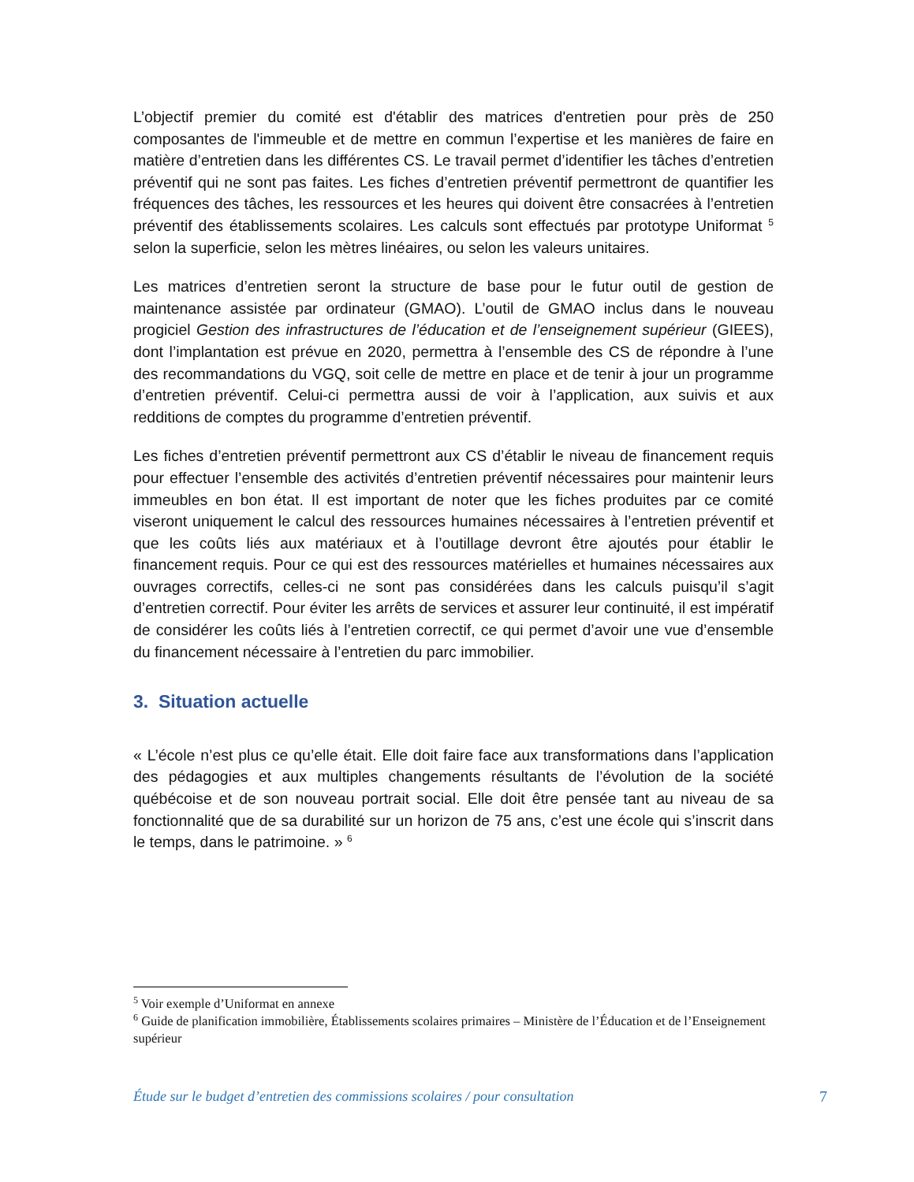L’objectif premier du comité est d'établir des matrices d'entretien pour près de 250 composantes de l'immeuble et de mettre en commun l’expertise et les manières de faire en matière d’entretien dans les différentes CS. Le travail permet d’identifier les tâches d’entretien préventif qui ne sont pas faites. Les fiches d’entretien préventif permettront de quantifier les fréquences des tâches, les ressources et les heures qui doivent être consacrées à l’entretien préventif des établissements scolaires. Les calculs sont effectués par prototype Uniformat <sup>5</sup> selon la superficie, selon les mètres linéaires, ou selon les valeurs unitaires.
Les matrices d’entretien seront la structure de base pour le futur outil de gestion de maintenance assistée par ordinateur (GMAO). L’outil de GMAO inclus dans le nouveau progiciel Gestion des infrastructures de l’éducation et de l’enseignement supérieur (GIEES), dont l’implantation est prévue en 2020, permettra à l’ensemble des CS de répondre à l’une des recommandations du VGQ, soit celle de mettre en place et de tenir à jour un programme d’entretien préventif. Celui-ci permettra aussi de voir à l’application, aux suivis et aux redditions de comptes du programme d’entretien préventif.
Les fiches d’entretien préventif permettront aux CS d’établir le niveau de financement requis pour effectuer l’ensemble des activités d’entretien préventif nécessaires pour maintenir leurs immeubles en bon état. Il est important de noter que les fiches produites par ce comité viseront uniquement le calcul des ressources humaines nécessaires à l’entretien préventif et que les coûts liés aux matériaux et à l’outillage devront être ajoutés pour établir le financement requis. Pour ce qui est des ressources matérielles et humaines nécessaires aux ouvrages correctifs, celles-ci ne sont pas considérées dans les calculs puisqu’il s’agit d’entretien correctif. Pour éviter les arrêts de services et assurer leur continuité, il est impératif de considérer les coûts liés à l’entretien correctif, ce qui permet d’avoir une vue d’ensemble du financement nécessaire à l’entretien du parc immobilier.
3. Situation actuelle
« L’école n’est plus ce qu’elle était. Elle doit faire face aux transformations dans l’application des pédagogies et aux multiples changements résultants de l’évolution de la société québécoise et de son nouveau portrait social. Elle doit être pensée tant au niveau de sa fonctionnalité que de sa durabilité sur un horizon de 75 ans, c’est une école qui s’inscrit dans le temps, dans le patrimoine. » <sup>6</sup>
<sup>5</sup> Voir exemple d’Uniformat en annexe
<sup>6</sup> Guide de planification immobilière, Établissements scolaires primaires – Ministère de l’Éducation et de l’Enseignement supérieur
Étude sur le budget d’entretien des commissions scolaires / pour consultation 7